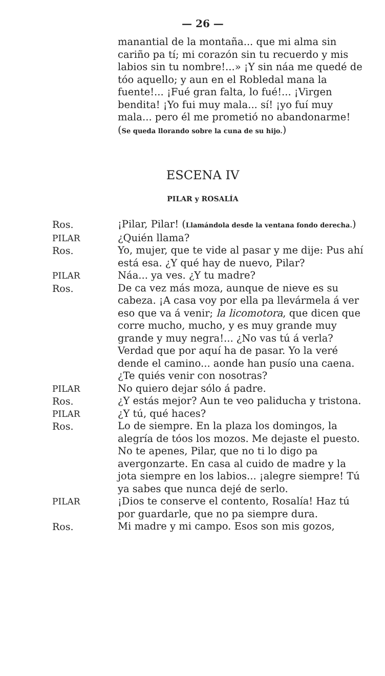— 26 —
manantial de la montaña... que mi alma sin cariño pa tí; mi corazón sin tu recuerdo y mis labios sin tu nombre!...» ¡Y sin náa me quedé de tóo aquello; y aun en el Robledal mana la fuente!... ¡Fué gran falta, lo fué!... ¡Virgen bendita! ¡Yo fui muy mala... sí! ¡yo fuí muy mala... pero él me prometió no abandonarme! (Se queda llorando sobre la cuna de su hijo.)
ESCENA IV
PILAR y ROSALÍA
Ros. ¡Pilar, Pilar! (Llamándola desde la ventana fondo derecha.)
PILAR ¿Quién llama?
Ros. Yo, mujer, que te vide al pasar y me dije: Pus ahí está esa. ¿Y qué hay de nuevo, Pilar?
PILAR Náa... ya ves. ¿Y tu madre?
Ros. De ca vez más moza, aunque de nieve es su cabeza. ¡A casa voy por ella pa llevármela á ver eso que va á venir; la licomotora, que dicen que corre mucho, mucho, y es muy grande muy grande y muy negra!... ¿No vas tú á verla? Verdad que por aquí ha de pasar. Yo la veré dende el camino... aonde han pusío una caena. ¿Te quiés venir con nosotras?
PILAR No quiero dejar sólo á padre.
Ros. ¿Y estás mejor? Aun te veo paliducha y tristona.
PILAR ¿Y tú, qué haces?
Ros. Lo de siempre. En la plaza los domingos, la alegría de tóos los mozos. Me dejaste el puesto. No te apenes, Pilar, que no ti lo digo pa avergonzarte. En casa al cuido de madre y la jota siempre en los labios... ¡alegre siempre! Tú ya sabes que nunca dejé de serlo.
PILAR ¡Dios te conserve el contento, Rosalía! Haz tú por guardarle, que no pa siempre dura.
Ros. Mi madre y mi campo. Esos son mis gozos,